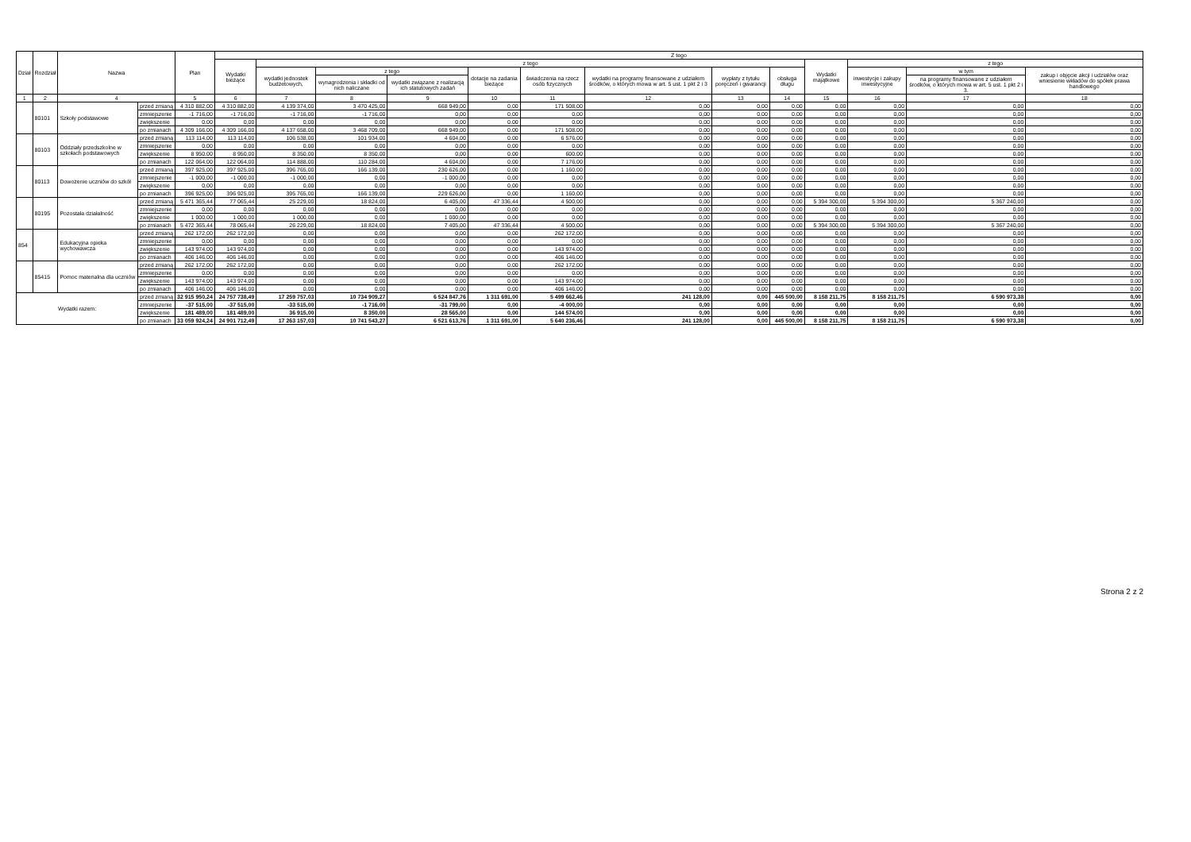| Dział | Rozdział | Nazwa | | Plan | Z tego | | | | | | | | | | | | |
| --- | --- | --- | --- | --- | --- | --- | --- | --- | --- | --- | --- | --- | --- | --- | --- | --- | --- |
| | | | | | Wydatki bieżące | z tego | | | | | | | | Wydatki majątkowe | z tego | | |
| | | | | | | wydatki jednostek budżetowych, | z tego | | dotacje na zadania bieżące | świadczenia na rzecz osób fizycznych | wydatki na programy finansowane z udziałem środków, o których mowa w art. 5 ust. 1 pkt 2 i 3 | wypłaty z tytułu poręczeń i gwarancji | obsługa długu | | inwestycje i zakupy inwestycyjne | w tym | zakup i objęcie akcji i udziałów oraz wniesienie wkładów do spółek prawa handlowego |
| | | | | | | | wynagrodzenia i składki od nich naliczane | wydatki związane z realizacją ich statutowych zadań | | | | | | | | na programy finansowane z udziałem środków, o których mowa w art. 5 ust. 1 pkt 2 i 3. | |
| 1 | 2 | 4 | | 5 | 6 | 7 | 8 | 9 | 10 | 11 | 12 | 13 | 14 | 15 | 16 | 17 | 18 |
| | 80101 | Szkoły podstawowe | przed zmianą | 4 310 882,00 | 4 310 882,00 | 4 139 374,00 | 3 470 425,00 | 668 949,00 | 0,00 | 171 508,00 | 0,00 | 0,00 | 0,00 | 0,00 | 0,00 | 0,00 | 0,00 |
| | | | zmniejszenie | -1 716,00 | -1 716,00 | -1 716,00 | -1 716,00 | 0,00 | 0,00 | 0,00 | 0,00 | 0,00 | 0,00 | 0,00 | 0,00 | 0,00 | 0,00 |
| | | | zwiększenie | 0,00 | 0,00 | 0,00 | 0,00 | 0,00 | 0,00 | 0,00 | 0,00 | 0,00 | 0,00 | 0,00 | 0,00 | 0,00 | 0,00 |
| | | | po zmianach | 4 309 166,00 | 4 309 166,00 | 4 137 658,00 | 3 468 709,00 | 668 949,00 | 0,00 | 171 508,00 | 0,00 | 0,00 | 0,00 | 0,00 | 0,00 | 0,00 | 0,00 |
| | 80103 | Oddziały przedszkolne w szkołach podstawowych | przed zmianą | 113 114,00 | 113 114,00 | 106 538,00 | 101 934,00 | 4 604,00 | 0,00 | 6 576,00 | 0,00 | 0,00 | 0,00 | 0,00 | 0,00 | 0,00 | 0,00 |
| | | | zmniejszenie | 0,00 | 0,00 | 0,00 | 0,00 | 0,00 | 0,00 | 0,00 | 0,00 | 0,00 | 0,00 | 0,00 | 0,00 | 0,00 | 0,00 |
| | | | zwiększenie | 8 950,00 | 8 950,00 | 8 350,00 | 8 350,00 | 0,00 | 0,00 | 600,00 | 0,00 | 0,00 | 0,00 | 0,00 | 0,00 | 0,00 | 0,00 |
| | | | po zmianach | 122 064,00 | 122 064,00 | 114 888,00 | 110 284,00 | 4 604,00 | 0,00 | 7 176,00 | 0,00 | 0,00 | 0,00 | 0,00 | 0,00 | 0,00 | 0,00 |
| | 80113 | Dowożenie uczniów do szkół | przed zmianą | 397 925,00 | 397 925,00 | 396 765,00 | 166 139,00 | 230 626,00 | 0,00 | 1 160,00 | 0,00 | 0,00 | 0,00 | 0,00 | 0,00 | 0,00 | 0,00 |
| | | | zmniejszenie | -1 000,00 | -1 000,00 | -1 000,00 | 0,00 | -1 000,00 | 0,00 | 0,00 | 0,00 | 0,00 | 0,00 | 0,00 | 0,00 | 0,00 | 0,00 |
| | | | zwiększenie | 0,00 | 0,00 | 0,00 | 0,00 | 0,00 | 0,00 | 0,00 | 0,00 | 0,00 | 0,00 | 0,00 | 0,00 | 0,00 | 0,00 |
| | | | po zmianach | 396 925,00 | 396 925,00 | 395 765,00 | 166 139,00 | 229 626,00 | 0,00 | 1 160,00 | 0,00 | 0,00 | 0,00 | 0,00 | 0,00 | 0,00 | 0,00 |
| | 80195 | Pozostała działalność | przed zmianą | 5 471 365,44 | 77 065,44 | 25 229,00 | 18 824,00 | 6 405,00 | 47 336,44 | 4 500,00 | 0,00 | 0,00 | 0,00 | 5 394 300,00 | 5 394 300,00 | 5 367 240,00 | 0,00 |
| | | | zmniejszenie | 0,00 | 0,00 | 0,00 | 0,00 | 0,00 | 0,00 | 0,00 | 0,00 | 0,00 | 0,00 | 0,00 | 0,00 | 0,00 | 0,00 |
| | | | zwiększenie | 1 000,00 | 1 000,00 | 1 000,00 | 0,00 | 1 000,00 | 0,00 | 0,00 | 0,00 | 0,00 | 0,00 | 0,00 | 0,00 | 0,00 | 0,00 |
| | | | po zmianach | 5 472 365,44 | 78 065,44 | 26 229,00 | 18 824,00 | 7 405,00 | 47 336,44 | 4 500,00 | 0,00 | 0,00 | 0,00 | 5 394 300,00 | 5 394 300,00 | 5 367 240,00 | 0,00 |
| 854 | | Edukacyjna opieka wychowawcza | przed zmianą | 262 172,00 | 262 172,00 | 0,00 | 0,00 | 0,00 | 0,00 | 262 172,00 | 0,00 | 0,00 | 0,00 | 0,00 | 0,00 | 0,00 | 0,00 |
| | | | zmniejszenie | 0,00 | 0,00 | 0,00 | 0,00 | 0,00 | 0,00 | 0,00 | 0,00 | 0,00 | 0,00 | 0,00 | 0,00 | 0,00 | 0,00 |
| | | | zwiększenie | 143 974,00 | 143 974,00 | 0,00 | 0,00 | 0,00 | 0,00 | 143 974,00 | 0,00 | 0,00 | 0,00 | 0,00 | 0,00 | 0,00 | 0,00 |
| | | | po zmianach | 406 146,00 | 406 146,00 | 0,00 | 0,00 | 0,00 | 0,00 | 406 146,00 | 0,00 | 0,00 | 0,00 | 0,00 | 0,00 | 0,00 | 0,00 |
| | 85415 | Pomoc materialna dla uczniów | przed zmianą | 262 172,00 | 262 172,00 | 0,00 | 0,00 | 0,00 | 0,00 | 262 172,00 | 0,00 | 0,00 | 0,00 | 0,00 | 0,00 | 0,00 | 0,00 |
| | | | zmniejszenie | 0,00 | 0,00 | 0,00 | 0,00 | 0,00 | 0,00 | 0,00 | 0,00 | 0,00 | 0,00 | 0,00 | 0,00 | 0,00 | 0,00 |
| | | | zwiększenie | 143 974,00 | 143 974,00 | 0,00 | 0,00 | 0,00 | 0,00 | 143 974,00 | 0,00 | 0,00 | 0,00 | 0,00 | 0,00 | 0,00 | 0,00 |
| | | | po zmianach | 406 146,00 | 406 146,00 | 0,00 | 0,00 | 0,00 | 0,00 | 406 146,00 | 0,00 | 0,00 | 0,00 | 0,00 | 0,00 | 0,00 | 0,00 |
| Wydatki razem: | | | przed zmianą | 32 915 950,24 | 24 757 738,49 | 17 259 757,03 | 10 734 909,27 | 6 524 847,76 | 1 311 691,00 | 5 499 662,46 | 241 128,00 | 0,00 | 445 500,00 | 8 158 211,75 | 8 158 211,75 | 6 590 973,38 | 0,00 |
| | | | zmniejszenie | -37 515,00 | -37 515,00 | -33 515,00 | -1 716,00 | -31 799,00 | 0,00 | -4 000,00 | 0,00 | 0,00 | 0,00 | 0,00 | 0,00 | 0,00 | 0,00 |
| | | | zwiększenie | 181 489,00 | 181 489,00 | 36 915,00 | 8 350,00 | 28 565,00 | 0,00 | 144 574,00 | 0,00 | 0,00 | 0,00 | 0,00 | 0,00 | 0,00 | 0,00 |
| | | | po zmianach | 33 059 924,24 | 24 901 712,49 | 17 263 157,03 | 10 741 543,27 | 6 521 613,76 | 1 311 691,00 | 5 640 236,46 | 241 128,00 | 0,00 | 445 500,00 | 8 158 211,75 | 8 158 211,75 | 6 590 973,38 | 0,00 |
Strona 2 z 2